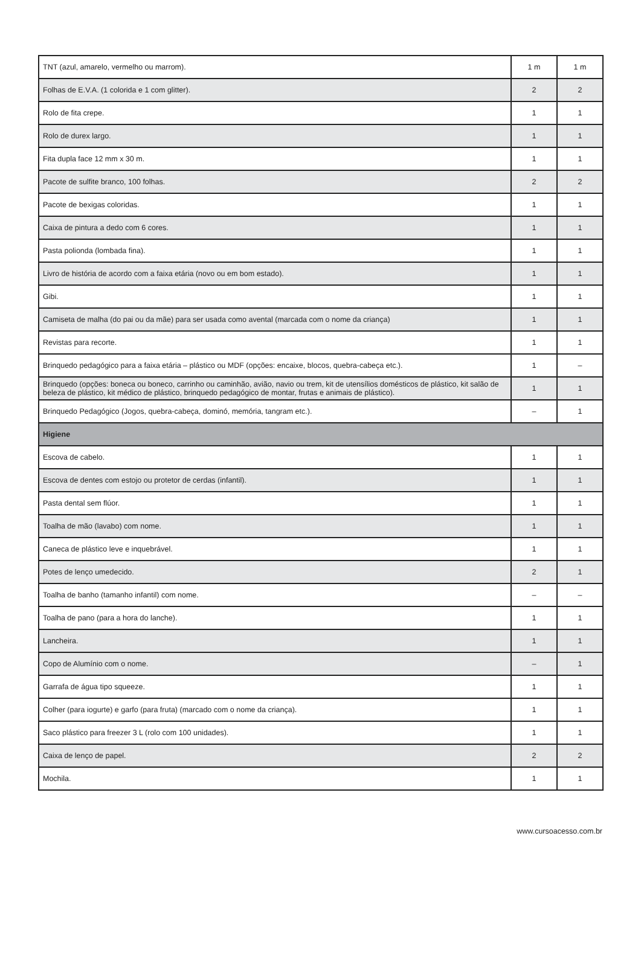| TNT (azul, amarelo, vermelho ou marrom). | 1 m | 1 m |
| Folhas de E.V.A. (1 colorida e 1 com glitter). | 2 | 2 |
| Rolo de fita crepe. | 1 | 1 |
| Rolo de durex largo. | 1 | 1 |
| Fita dupla face 12 mm x 30 m. | 1 | 1 |
| Pacote de sulfite branco, 100 folhas. | 2 | 2 |
| Pacote de bexigas coloridas. | 1 | 1 |
| Caixa de pintura a dedo com 6 cores. | 1 | 1 |
| Pasta polionda (lombada fina). | 1 | 1 |
| Livro de história de acordo com a faixa etária (novo ou em bom estado). | 1 | 1 |
| Gibi. | 1 | 1 |
| Camiseta de malha (do pai ou da mãe) para ser usada como avental (marcada com o nome da criança) | 1 | 1 |
| Revistas para recorte. | 1 | 1 |
| Brinquedo pedagógico para a faixa etária – plástico ou MDF (opções: encaixe, blocos, quebra-cabeça etc.). | 1 | – |
| Brinquedo (opções: boneca ou boneco, carrinho ou caminhão, avião, navio ou trem, kit de utensílios domésticos de plástico, kit salão de beleza de plástico, kit médico de plástico, brinquedo pedagógico de montar, frutas e animais de plástico). | 1 | 1 |
| Brinquedo Pedagógico (Jogos, quebra-cabeça, dominó, memória, tangram etc.). | – | 1 |
| Higiene | | |
| Escova de cabelo. | 1 | 1 |
| Escova de dentes com estojo ou protetor de cerdas (infantil). | 1 | 1 |
| Pasta dental sem flúor. | 1 | 1 |
| Toalha de mão (lavabo) com nome. | 1 | 1 |
| Caneca de plástico leve e inquebrável. | 1 | 1 |
| Potes de lenço umedecido. | 2 | 1 |
| Toalha de banho (tamanho infantil) com nome. | – | – |
| Toalha de pano (para a hora do lanche). | 1 | 1 |
| Lancheira. | 1 | 1 |
| Copo de Alumínio com o nome. | – | 1 |
| Garrafa de água tipo squeeze. | 1 | 1 |
| Colher (para iogurte) e garfo (para fruta) (marcado com o nome da criança). | 1 | 1 |
| Saco plástico para freezer 3 L (rolo com 100 unidades). | 1 | 1 |
| Caixa de lenço de papel. | 2 | 2 |
| Mochila. | 1 | 1 |
www.cursoacesso.com.br